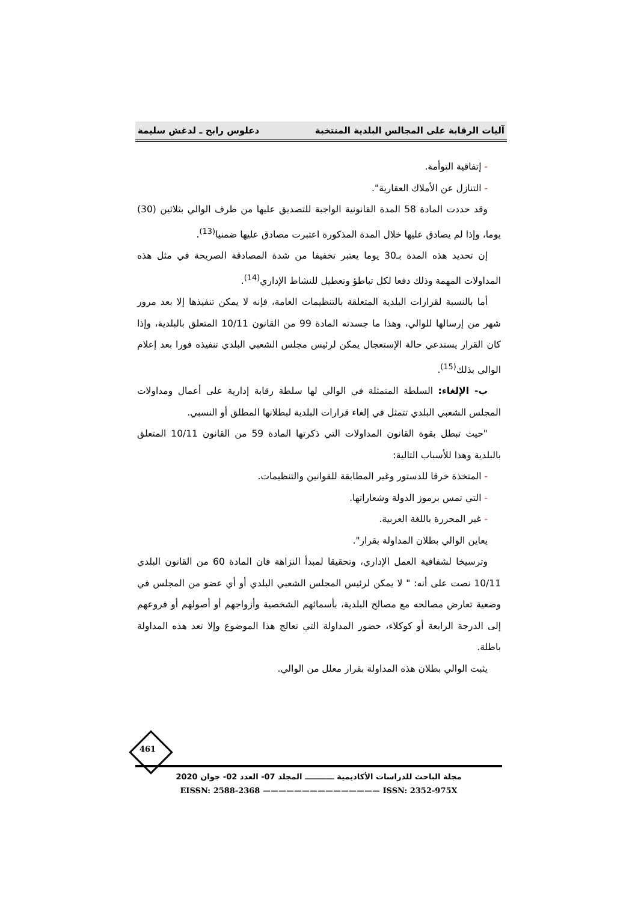آليات الرقابة على المجالس البلدية المنتخبة دعلوس رابح ـ لدغش سليمة
- إتفاقية التوأمة.
- التنازل عن الأملاك العقارية".
وقد حددت المادة 58 المدة القانونية الواجبة للتصديق عليها من طرف الوالي بثلاثين (30) يوما، وإذا لم يصادق عليها خلال المدة المذكورة اعتبرت مصادق عليها ضمنيا<sup>(13)</sup>.
إن تحديد هذه المدة بـ30 يوما يعتبر تخفيفا من شدة المصادقة الصريحة في مثل هذه المداولات المهمة وذلك دفعا لكل تباطؤ وتعطيل للنشاط الإداري<sup>(14)</sup>.
أما بالنسبة لقرارات البلدية المتعلقة بالتنظيمات العامة، فإنه لا يمكن تنفيذها إلا بعد مرور شهر من إرسالها للوالي، وهذا ما جسدته المادة 99 من القانون 10/11 المتعلق بالبلدية، وإذا كان القرار يستدعي حالة الإستعجال يمكن لرئيس مجلس الشعبي البلدي تنفيذه فورا بعد إعلام الوالي بذلك<sup>(15)</sup>.
ب- الإلغاء: السلطة المتمثلة في الوالي لها سلطة رقابة إدارية على أعمال ومداولات المجلس الشعبي البلدي تتمثل في إلغاء قرارات البلدية لبطلانها المطلق أو النسبي.
"حيث تبطل بقوة القانون المداولات التي ذكرتها المادة 59 من القانون 10/11 المتعلق بالبلدية وهذا للأسباب التالية:
- المتخذة خرقا للدستور وغير المطابقة للقوانين والتنظيمات.
- التي تمس برموز الدولة وشعاراتها.
- غير المحررة باللغة العربية.
يعاين الوالي بطلان المداولة بقرار".
وترسيخا لشفافية العمل الإداري، وتحقيقا لمبدأ النزاهة فان المادة 60 من القانون البلدي 10/11 نصت على أنه: " لا يمكن لرئيس المجلس الشعبي البلدي أو أي عضو من المجلس في وضعية تعارض مصالحه مع مصالح البلدية، بأسمائهم الشخصية وأزواجهم أو أصولهم أو فروعهم إلى الدرجة الرابعة أو كوكلاء، حضور المداولة التي تعالج هذا الموضوع وإلا تعد هذه المداولة باطلة.
يثبت الوالي بطلان هذه المداولة بقرار معلل من الوالي.
461
مجلة الباحث للدراسات الأكاديمية ـــــــــــ المجلد 07- العدد 02- جوان 2020
EISSN: 2588-2368 ——————————————— ISSN: 2352-975X